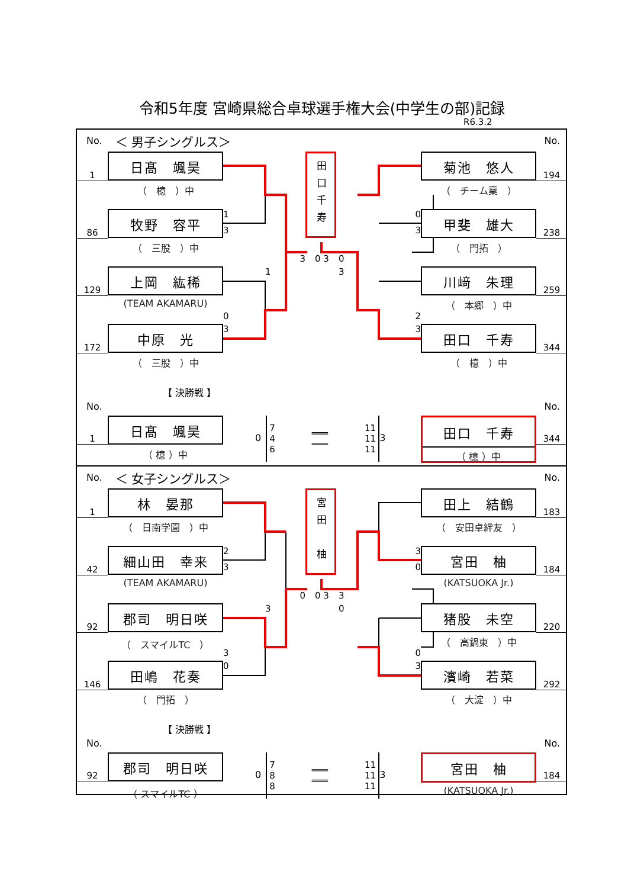令和5年度 宮崎県総合卓球選手権大会(中学生の部)記録
R6.3.2
No. ＜ 男子シングルス＞ No.
1
日髙　颯昊
（　檍　）中
3
田口千寿
3
菊池　悠人
（　チーム稟　）
194
86
牧野　容平
（　三股　）中
1
3
0 3
0
0
甲斐　雄大
（　門拓　）
238
129
上岡　紘稀
(TEAM AKAMARU)
0
1
3
2
川﨑　朱理
（　本郷　）中
259
172
中原　光
（　三股　）中
3
3
田口　千寿
（　檍　）中
344
【 決勝戦 】
No. No.
1
日髙　颯昊
（ 檍 ）中
0
7
4
6 ═══
═══ 11
11
11
3
田口　千寿
（ 檍 ）中
344
No. ＜ 女子シングルス＞ No.
1
林　晏那
（　日南学園　）中
3
宮田　柚
0
田上　結鶴
（　安田卓絆友　）
183
42
細山田　幸来
(TEAM AKAMARU)
2
0
0 3
3
3
宮田　柚
(KATSUOKA Jr.)
184
92
郡司　明日咲
（　スマイルTC　）
3
3
0
0
猪股　未空
（　高鍋東　）中
220
146
田嶋　花奏
（　門拓　）
0
3
濱崎　若菜
（　大淀　）中
292
【 決勝戦 】
No. No.
92
郡司　明日咲
（ スマイルTC ）
0
7
8
8 ═══
═══ 11
11
11
3
宮田　柚
(KATSUOKA Jr.)
184